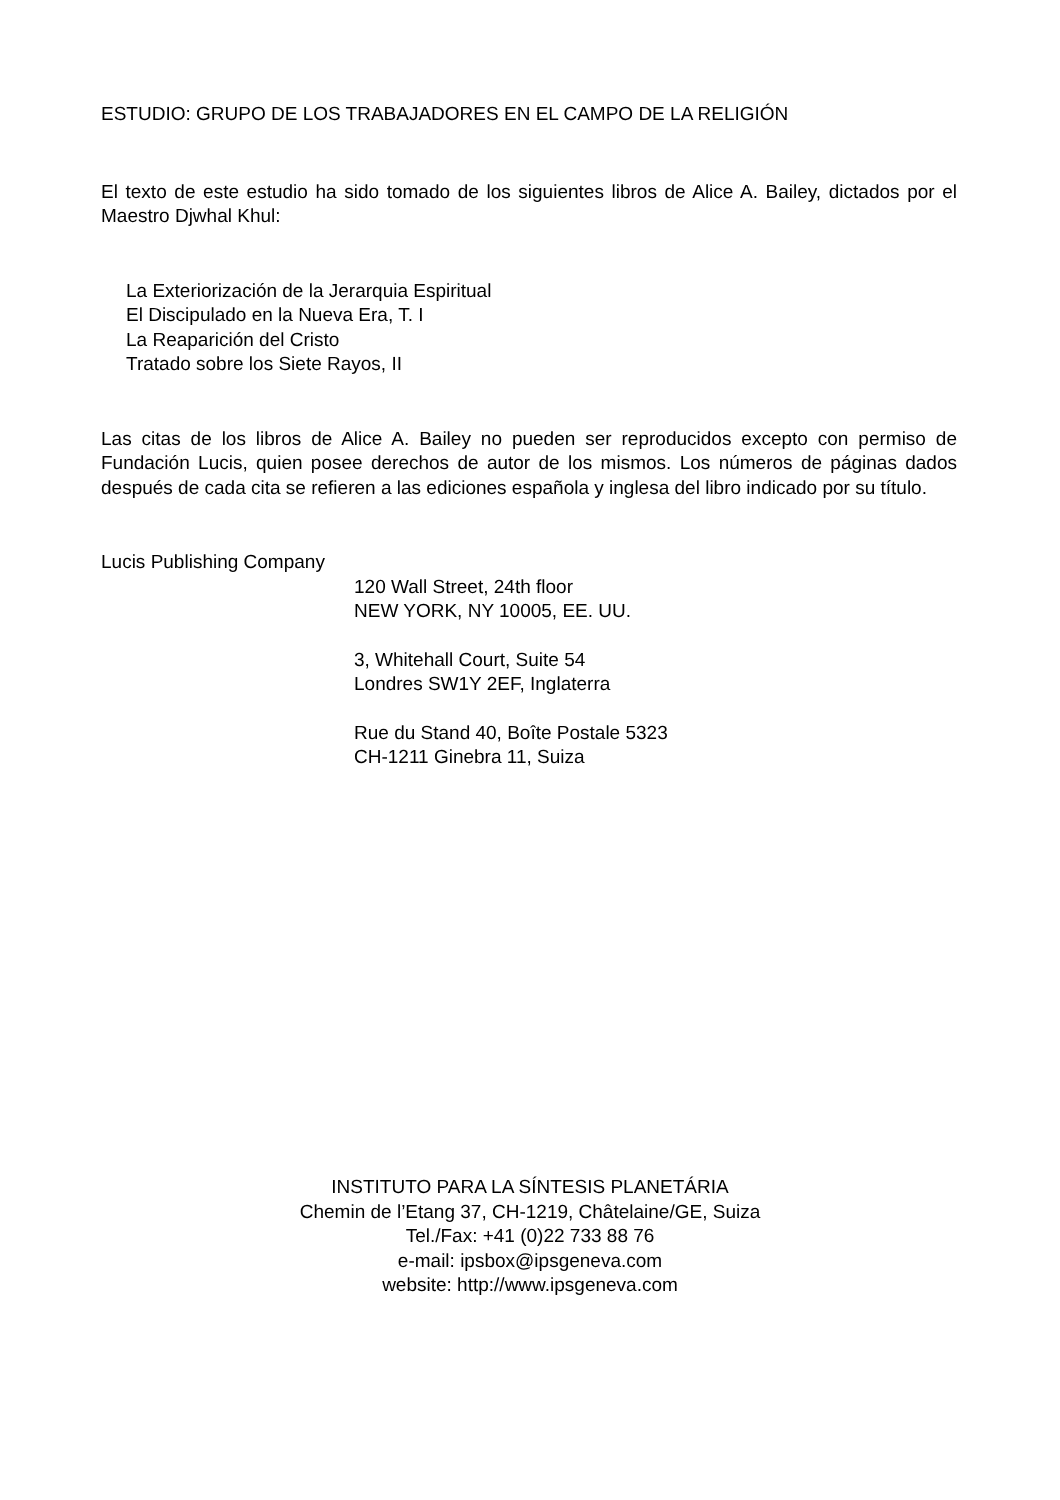ESTUDIO: GRUPO DE LOS TRABAJADORES EN EL CAMPO DE LA RELIGIÓN
El texto de este estudio ha sido tomado de los siguientes libros de Alice A. Bailey, dictados por el Maestro Djwhal Khul:
La Exteriorización de la Jerarquia Espiritual
El Discipulado en la Nueva Era, T. I
La Reaparición del Cristo
Tratado sobre los Siete Rayos, II
Las citas de los libros de Alice A. Bailey no pueden ser reproducidos excepto con permiso de Fundación Lucis, quien posee derechos de autor de los mismos. Los números de páginas dados después de cada cita se refieren a las ediciones española y inglesa del libro indicado por su título.
Lucis Publishing Company
120 Wall Street, 24th floor
NEW YORK, NY 10005, EE. UU.
3, Whitehall Court, Suite 54
Londres SW1Y 2EF, Inglaterra
Rue du Stand 40, Boîte Postale 5323
CH-1211 Ginebra 11, Suiza
INSTITUTO PARA LA SÍNTESIS PLANETÁRIA
Chemin de l’Etang 37, CH-1219, Châtelaine/GE, Suiza
Tel./Fax: +41 (0)22 733 88 76
e-mail: ipsbox@ipsgeneva.com
website: http://www.ipsgeneva.com